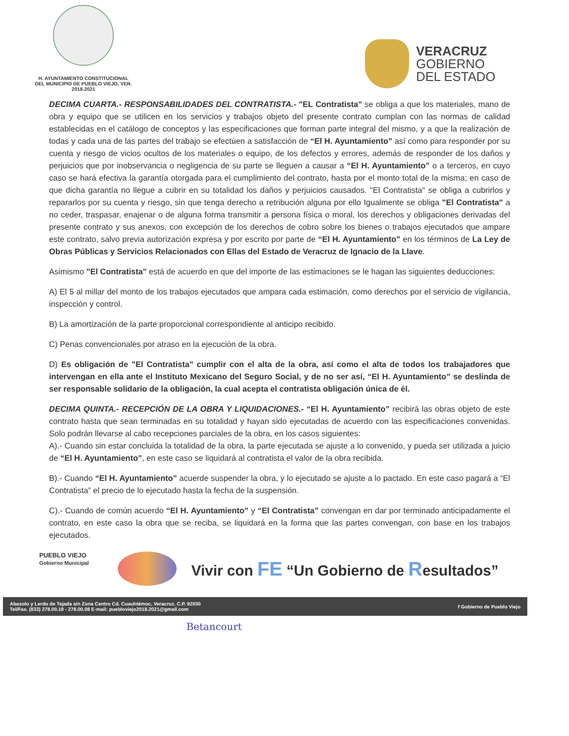H. AYUNTAMIENTO CONSTITUCIONAL
DEL MUNICIPIO DE PUEBLO VIEJO, VER.
2018-2021
VERACRUZ
GOBIERNO
DEL ESTADO
DECIMA CUARTA.- RESPONSABILIDADES DEL CONTRATISTA.- "EL Contratista" se obliga a que los materiales, mano de obra y equipo que se utilicen en los servicios y trabajos objeto del presente contrato cumplan con las normas de calidad establecidas en el catálogo de conceptos y las especificaciones que forman parte integral del mismo, y a que la realización de todas y cada una de las partes del trabajo se efectúen a satisfacción de “El H. Ayuntamiento” así como para responder por su cuenta y riesgo de vicios ocultos de los materiales o equipo, de los defectos y errores, además de responder de los daños y perjuicios que por inobservancia o negligencia de su parte se lleguen a causar a “El H. Ayuntamiento” o a terceros, en cuyo caso se hará efectiva la garantía otorgada para el cumplimiento del contrato, hasta por el monto total de la misma; en caso de que dicha garantía no llegue a cubrir en su totalidad los daños y perjuicios causados. "El Contratista" se obliga a cubrirlos y repararlos por su cuenta y riesgo, sin que tenga derecho a retribución alguna por ello Igualmente se obliga "El Contratista" a no ceder, traspasar, enajenar o de alguna forma transmitir a persona física o moral, los derechos y obligaciones derivadas del presente contrato y sus anexos, con excepción de los derechos de cobro sobre los bienes o trabajos ejecutados que ampare este contrato, salvo previa autorización expresa y por escrito por parte de “El H. Ayuntamiento” en los términos de La Ley de Obras Públicas y Servicios Relacionados con Ellas del Estado de Veracruz de Ignacio de la Llave.
Asimismo "El Contratista" está de acuerdo en que del importe de las estimaciones se le hagan las siguientes deducciones:
A) El 5 al millar del monto de los trabajos ejecutados que ampara cada estimación, como derechos por el servicio de vigilancia, inspección y control.
B) La amortización de la parte proporcional correspondiente al anticipo recibido.
C) Penas convencionales por atraso en la ejecución de la obra.
D) Es obligación de "El Contratista" cumplir con el alta de la obra, así como el alta de todos los trabajadores que intervengan en ella ante el Instituto Mexicano del Seguro Social, y de no ser así, “El H. Ayuntamiento” se deslinda de ser responsable solidario de la obligación, la cual acepta el contratista obligación única de él.
DECIMA QUINTA.- RECEPCIÓN DE LA OBRA Y LIQUIDACIONES.- “El H. Ayuntamiento” recibirá las obras objeto de este contrato hasta que sean terminadas en su totalidad y hayan sido ejecutadas de acuerdo con las especificaciones convenidas. Solo podrán llevarse al cabo recepciones parciales de la obra, en los casos siguientes:
A).- Cuando sin estar concluida la totalidad de la obra, la parte ejecutada se ajuste a lo convenido, y pueda ser utilizada a juicio de “El H. Ayuntamiento”, en este caso se liquidará al contratista el valor de la obra recibida.
B).- Cuando “El H. Ayuntamiento” acuerde suspender la obra, y lo ejecutado se ajuste a lo pactado. En este caso pagará a “El Contratista” el precio de lo ejecutado hasta la fecha de la suspensión.
C).- Cuando de común acuerdo “El H. Ayuntamiento” y “El Contratista” convengan en dar por terminado anticipadamente el contrato, en este caso la obra que se reciba, se liquidará en la forma que las partes convengan, con base en los trabajos ejecutados.
PUEBLO VIEJO
Gobierno Municipal
Vivir con FE “Un Gobierno de Resultados”
Abasolo y Lerdo de Tejada s/n Zona Centro Cd. Cuauhtémoc, Veracruz. C.P. 92030
Tel/Fax. (833) 278.00.18 - 278.00.08 E-mail: puebloviejo2018.2021@gmail.com
f Gobierno de Pueblo Viejo
Betancourt